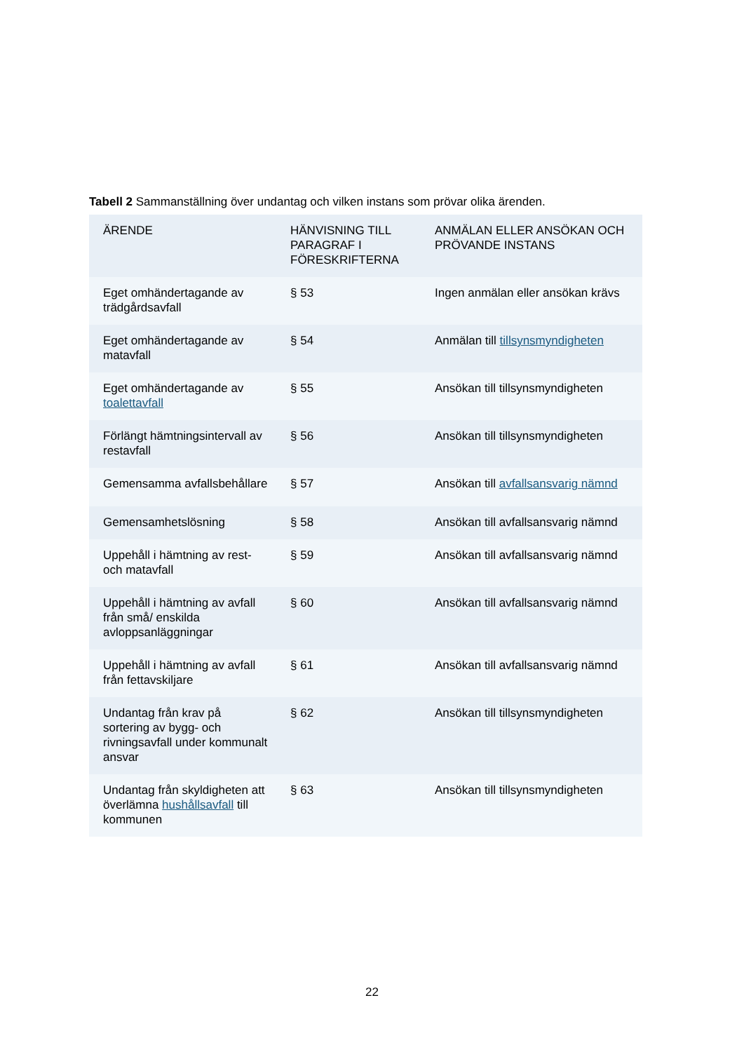Tabell 2 Sammanställning över undantag och vilken instans som prövar olika ärenden.
| ÄRENDE | HÄNVISNING TILL PARAGRAF I FÖRESKRIFTERNA | ANMÄLAN ELLER ANSÖKAN OCH PRÖVANDE INSTANS |
| --- | --- | --- |
| Eget omhändertagande av trädgårdsavfall | § 53 | Ingen anmälan eller ansökan krävs |
| Eget omhändertagande av matavfall | § 54 | Anmälan till tillsynsmyndigheten |
| Eget omhändertagande av toalettavfall | § 55 | Ansökan till tillsynsmyndigheten |
| Förlängt hämtningsintervall av restavfall | § 56 | Ansökan till tillsynsmyndigheten |
| Gemensamma avfallsbehållare | § 57 | Ansökan till avfallsansvarig nämnd |
| Gemensamhetslösning | § 58 | Ansökan till avfallsansvarig nämnd |
| Uppehåll i hämtning av rest- och matavfall | § 59 | Ansökan till avfallsansvarig nämnd |
| Uppehåll i hämtning av avfall från små/ enskilda avloppsanläggningar | § 60 | Ansökan till avfallsansvarig nämnd |
| Uppehåll i hämtning av avfall från fettavskiljare | § 61 | Ansökan till avfallsansvarig nämnd |
| Undantag från krav på sortering av bygg- och rivningsavfall under kommunalt ansvar | § 62 | Ansökan till tillsynsmyndigheten |
| Undantag från skyldigheten att överlämna hushållsavfall till kommunen | § 63 | Ansökan till tillsynsmyndigheten |
22